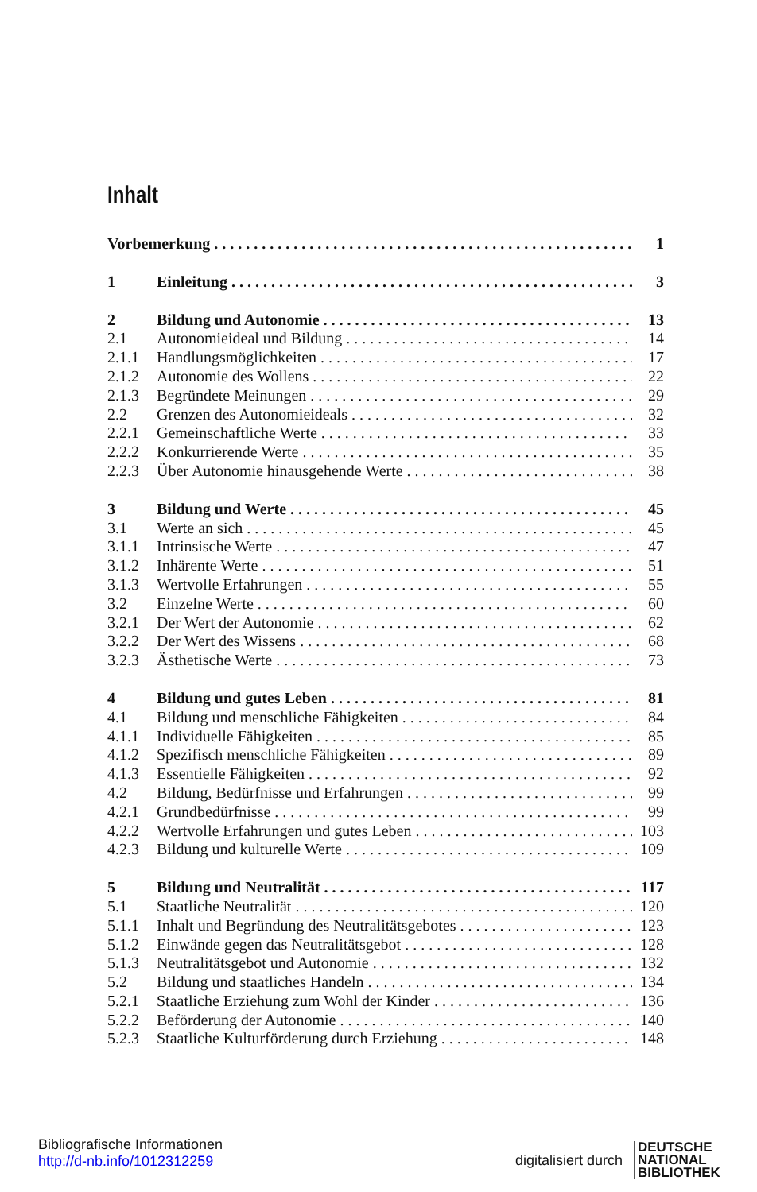Inhalt
Vorbemerkung 1
1 Einleitung 3
2 Bildung und Autonomie 13
2.1 Autonomieideal und Bildung 14
2.1.1 Handlungsmöglichkeiten 17
2.1.2 Autonomie des Wollens 22
2.1.3 Begründete Meinungen 29
2.2 Grenzen des Autonomieideals 32
2.2.1 Gemeinschaftliche Werte 33
2.2.2 Konkurrierende Werte 35
2.2.3 Über Autonomie hinausgehende Werte 38
3 Bildung und Werte 45
3.1 Werte an sich 45
3.1.1 Intrinsische Werte 47
3.1.2 Inhärente Werte 51
3.1.3 Wertvolle Erfahrungen 55
3.2 Einzelne Werte 60
3.2.1 Der Wert der Autonomie 62
3.2.2 Der Wert des Wissens 68
3.2.3 Ästhetische Werte 73
4 Bildung und gutes Leben 81
4.1 Bildung und menschliche Fähigkeiten 84
4.1.1 Individuelle Fähigkeiten 85
4.1.2 Spezifisch menschliche Fähigkeiten 89
4.1.3 Essentielle Fähigkeiten 92
4.2 Bildung, Bedürfnisse und Erfahrungen 99
4.2.1 Grundbedürfnisse 99
4.2.2 Wertvolle Erfahrungen und gutes Leben 103
4.2.3 Bildung und kulturelle Werte 109
5 Bildung und Neutralität 117
5.1 Staatliche Neutralität 120
5.1.1 Inhalt und Begründung des Neutralitätsgebotes 123
5.1.2 Einwände gegen das Neutralitätsgebot 128
5.1.3 Neutralitätsgebot und Autonomie 132
5.2 Bildung und staatliches Handeln 134
5.2.1 Staatliche Erziehung zum Wohl der Kinder 136
5.2.2 Beförderung der Autonomie 140
5.2.3 Staatliche Kulturförderung durch Erziehung 148
Bibliografische Informationen
http://d-nb.info/1012312259
digitalisiert durch
DEUTSCHE
NATIONAL
BIBLIOTHEK